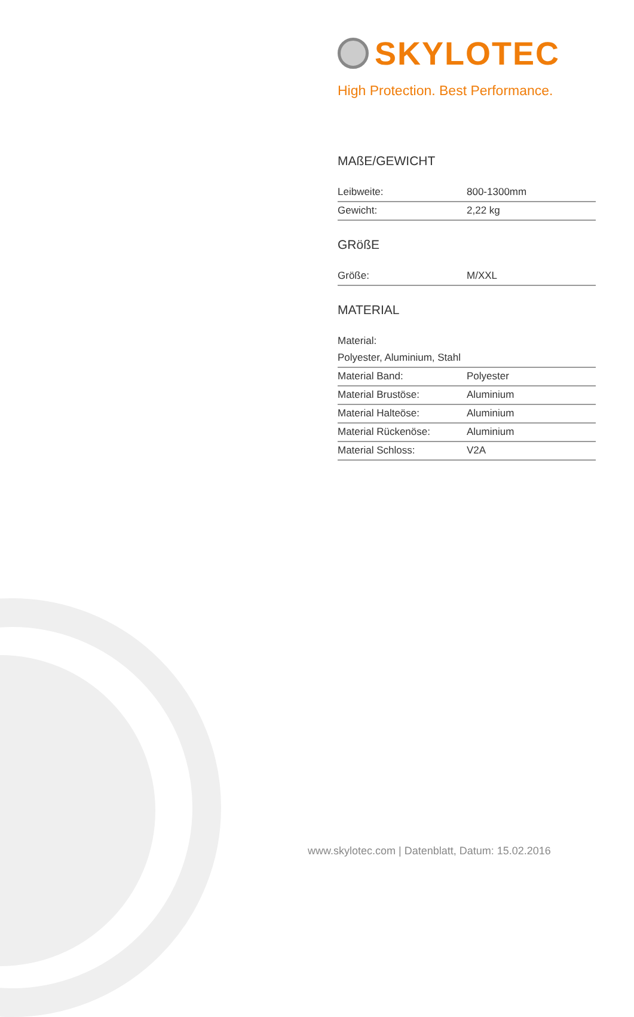SKYLOTEC
High Protection. Best Performance.
MAßE/GEWICHT
| Leibweite: | 800-1300mm |
| Gewicht: | 2,22 kg |
GRößE
| Größe: | M/XXL |
MATERIAL
Material:
| Polyester, Aluminium, Stahl | |
| Material Band: | Polyester |
| Material Brustöse: | Aluminium |
| Material Halteöse: | Aluminium |
| Material Rückenöse: | Aluminium |
| Material Schloss: | V2A |
www.skylotec.com | Datenblatt, Datum: 15.02.2016